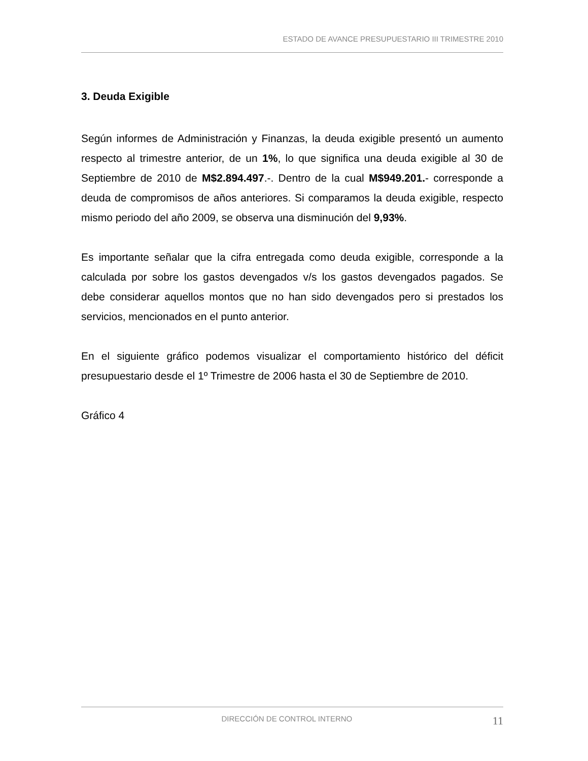ESTADO DE AVANCE PRESUPUESTARIO III TRIMESTRE 2010
3. Deuda Exigible
Según informes de Administración y Finanzas, la deuda exigible presentó un aumento respecto al trimestre anterior, de un 1%, lo que significa una deuda exigible al 30 de Septiembre de 2010 de M$2.894.497.-. Dentro de la cual M$949.201.- corresponde a deuda de compromisos de años anteriores. Si comparamos la deuda exigible, respecto mismo periodo del año 2009, se observa una disminución del 9,93%.
Es importante señalar que la cifra entregada como deuda exigible, corresponde a la calculada por sobre los gastos devengados v/s los gastos devengados pagados. Se debe considerar aquellos montos que no han sido devengados pero si prestados los servicios, mencionados en el punto anterior.
En el siguiente gráfico podemos visualizar el comportamiento histórico del déficit presupuestario desde el 1º Trimestre de 2006 hasta el 30 de Septiembre de 2010.
Gráfico 4
DIRECCIÓN DE CONTROL INTERNO 11